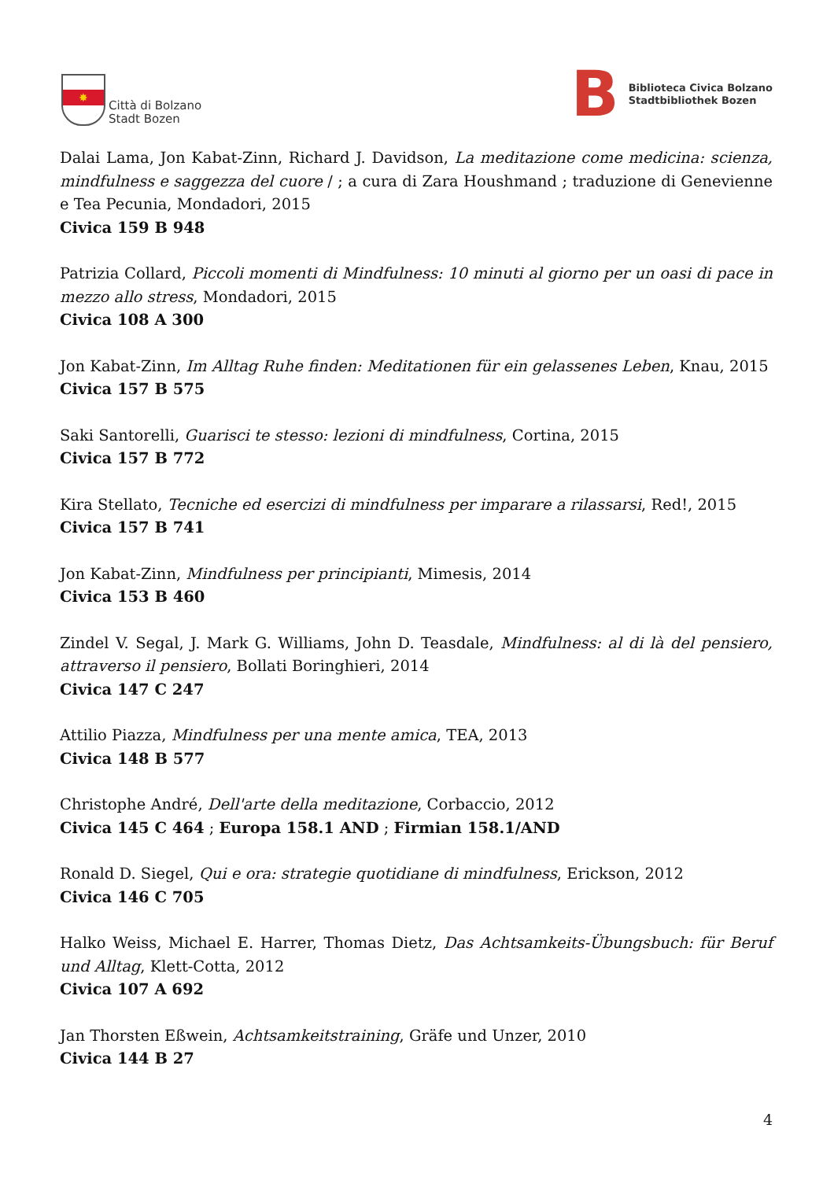✸
Città di Bolzano
Stadt Bozen
B
Biblioteca Civica Bolzano
Stadtbibliothek Bozen
Dalai Lama, Jon Kabat-Zinn, Richard J. Davidson, La meditazione come medicina: scienza, mindfulness e saggezza del cuore / ; a cura di Zara Houshmand ; traduzione di Genevienne e Tea Pecunia, Mondadori, 2015
Civica 159 B 948
Patrizia Collard, Piccoli momenti di Mindfulness: 10 minuti al giorno per un oasi di pace in mezzo allo stress, Mondadori, 2015
Civica 108 A 300
Jon Kabat-Zinn, Im Alltag Ruhe finden: Meditationen für ein gelassenes Leben, Knau, 2015
Civica 157 B 575
Saki Santorelli, Guarisci te stesso: lezioni di mindfulness, Cortina, 2015
Civica 157 B 772
Kira Stellato, Tecniche ed esercizi di mindfulness per imparare a rilassarsi, Red!, 2015
Civica 157 B 741
Jon Kabat-Zinn, Mindfulness per principianti, Mimesis, 2014
Civica 153 B 460
Zindel V. Segal, J. Mark G. Williams, John D. Teasdale, Mindfulness: al di là del pensiero, attraverso il pensiero, Bollati Boringhieri, 2014
Civica 147 C 247
Attilio Piazza, Mindfulness per una mente amica, TEA, 2013
Civica 148 B 577
Christophe André, Dell'arte della meditazione, Corbaccio, 2012
Civica 145 C 464 ; Europa 158.1 AND ; Firmian 158.1/AND
Ronald D. Siegel, Qui e ora: strategie quotidiane di mindfulness, Erickson, 2012
Civica 146 C 705
Halko Weiss, Michael E. Harrer, Thomas Dietz, Das Achtsamkeits-Übungsbuch: für Beruf und Alltag, Klett-Cotta, 2012
Civica 107 A 692
Jan Thorsten Eßwein, Achtsamkeitstraining, Gräfe und Unzer, 2010
Civica 144 B 27
4